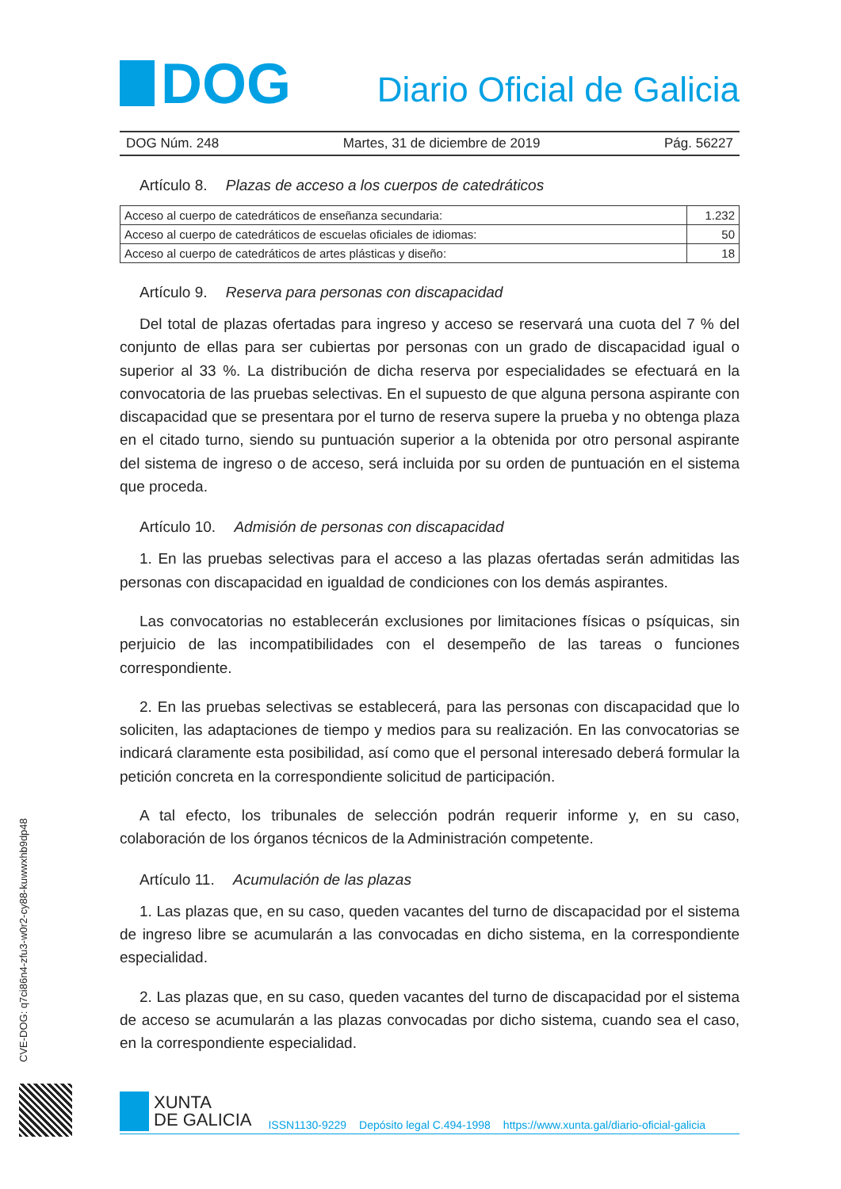DOG
Diario Oficial de Galicia
DOG Núm. 248 Martes, 31 de diciembre de 2019 Pág. 56227
Artículo 8. Plazas de acceso a los cuerpos de catedráticos
| Acceso al cuerpo de catedráticos de enseñanza secundaria: | 1.232 |
| Acceso al cuerpo de catedráticos de escuelas oficiales de idiomas: | 50 |
| Acceso al cuerpo de catedráticos de artes plásticas y diseño: | 18 |
Artículo 9. Reserva para personas con discapacidad
Del total de plazas ofertadas para ingreso y acceso se reservará una cuota del 7 % del conjunto de ellas para ser cubiertas por personas con un grado de discapacidad igual o superior al 33 %. La distribución de dicha reserva por especialidades se efectuará en la convocatoria de las pruebas selectivas. En el supuesto de que alguna persona aspirante con discapacidad que se presentara por el turno de reserva supere la prueba y no obtenga plaza en el citado turno, siendo su puntuación superior a la obtenida por otro personal aspirante del sistema de ingreso o de acceso, será incluida por su orden de puntuación en el sistema que proceda.
Artículo 10. Admisión de personas con discapacidad
1. En las pruebas selectivas para el acceso a las plazas ofertadas serán admitidas las personas con discapacidad en igualdad de condiciones con los demás aspirantes.
Las convocatorias no establecerán exclusiones por limitaciones físicas o psíquicas, sin perjuicio de las incompatibilidades con el desempeño de las tareas o funciones correspondiente.
2. En las pruebas selectivas se establecerá, para las personas con discapacidad que lo soliciten, las adaptaciones de tiempo y medios para su realización. En las convocatorias se indicará claramente esta posibilidad, así como que el personal interesado deberá formular la petición concreta en la correspondiente solicitud de participación.
A tal efecto, los tribunales de selección podrán requerir informe y, en su caso, colaboración de los órganos técnicos de la Administración competente.
Artículo 11. Acumulación de las plazas
1. Las plazas que, en su caso, queden vacantes del turno de discapacidad por el sistema de ingreso libre se acumularán a las convocadas en dicho sistema, en la correspondiente especialidad.
2. Las plazas que, en su caso, queden vacantes del turno de discapacidad por el sistema de acceso se acumularán a las plazas convocadas por dicho sistema, cuando sea el caso, en la correspondiente especialidad.
CVE-DOG: q7ci86n4-zfu3-w0r2-cy88-kuwwxhb9dp48
XUNTA
DE GALICIA
ISSN1130-9229 Depósito legal C.494-1998 https://www.xunta.gal/diario-oficial-galicia